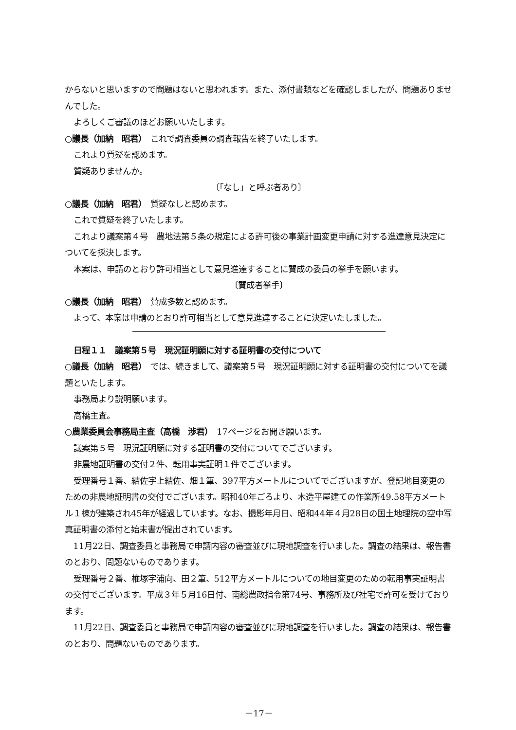からないと思いますので問題はないと思われます。また、添付書類などを確認しましたが、問題ありませんでした。
よろしくご審議のほどお願いいたします。
○議長（加納　昭君）　これで調査委員の調査報告を終了いたします。
これより質疑を認めます。
質疑ありませんか。
〔「なし」と呼ぶ者あり〕
○議長（加納　昭君）　質疑なしと認めます。
これで質疑を終了いたします。
これより議案第４号　農地法第５条の規定による許可後の事業計画変更申請に対する進達意見決定についてを採決します。
本案は、申請のとおり許可相当として意見進達することに賛成の委員の挙手を願います。
〔賛成者挙手〕
○議長（加納　昭君）　賛成多数と認めます。
よって、本案は申請のとおり許可相当として意見進達することに決定いたしました。
日程１１　議案第５号　現況証明願に対する証明書の交付について
○議長（加納　昭君）　では、続きまして、議案第５号　現況証明願に対する証明書の交付についてを議題といたします。
事務局より説明願います。
高橋主査。
○農業委員会事務局主査（高橋　渉君）　17ページをお開き願います。
議案第５号　現況証明願に対する証明書の交付についてでございます。
非農地証明書の交付２件、転用事実証明１件でございます。
受理番号１番、結佐字上結佐、畑１筆、397平方メートルについてでございますが、登記地目変更のための非農地証明書の交付でございます。昭和40年ごろより、木造平屋建ての作業所49.58平方メートル１棟が建築され45年が経過しています。なお、撮影年月日、昭和44年４月28日の国土地理院の空中写真証明書の添付と始末書が提出されています。
11月22日、調査委員と事務局で申請内容の審査並びに現地調査を行いました。調査の結果は、報告書のとおり、問題ないものであります。
受理番号２番、椎塚字浦向、田２筆、512平方メートルについての地目変更のための転用事実証明書の交付でございます。平成３年５月16日付、南総農政指令第74号、事務所及び社宅で許可を受けております。
11月22日、調査委員と事務局で申請内容の審査並びに現地調査を行いました。調査の結果は、報告書のとおり、問題ないものであります。
－17－